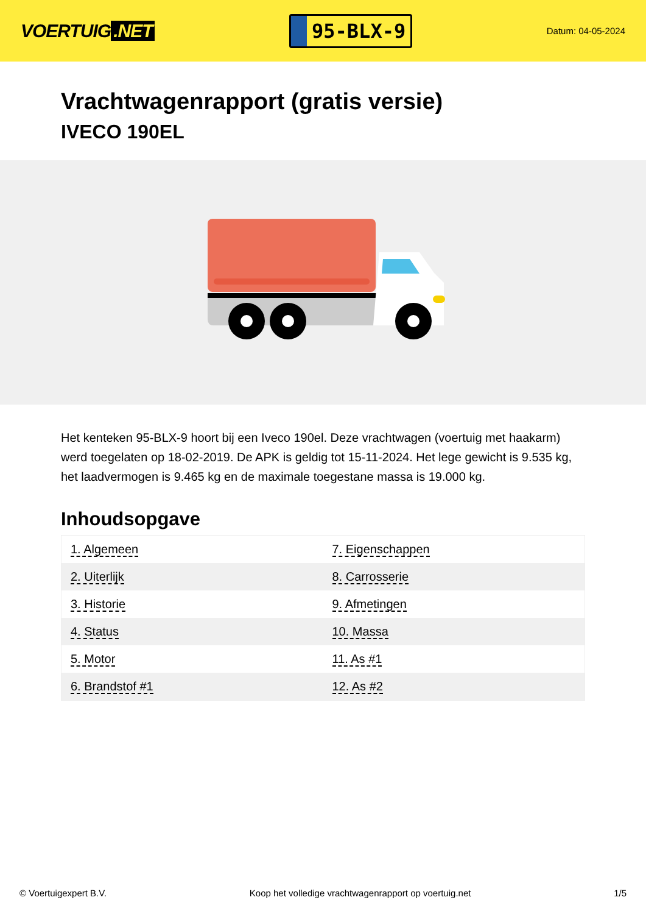VOERTUIG.NET
95-BLX-9
Datum: 04-05-2024
Vrachtwagenrapport (gratis versie)
IVECO 190EL
Het kenteken 95-BLX-9 hoort bij een Iveco 190el. Deze vrachtwagen (voertuig met haakarm) werd toegelaten op 18-02-2019. De APK is geldig tot 15-11-2024. Het lege gewicht is 9.535 kg, het laadvermogen is 9.465 kg en de maximale toegestane massa is 19.000 kg.
Inhoudsopgave
| 1. Algemeen | 7. Eigenschappen |
| 2. Uiterlijk | 8. Carrosserie |
| 3. Historie | 9. Afmetingen |
| 4. Status | 10. Massa |
| 5. Motor | 11. As #1 |
| 6. Brandstof #1 | 12. As #2 |
© Voertuigexpert B.V. Koop het volledige vrachtwagenrapport op voertuig.net
1/5